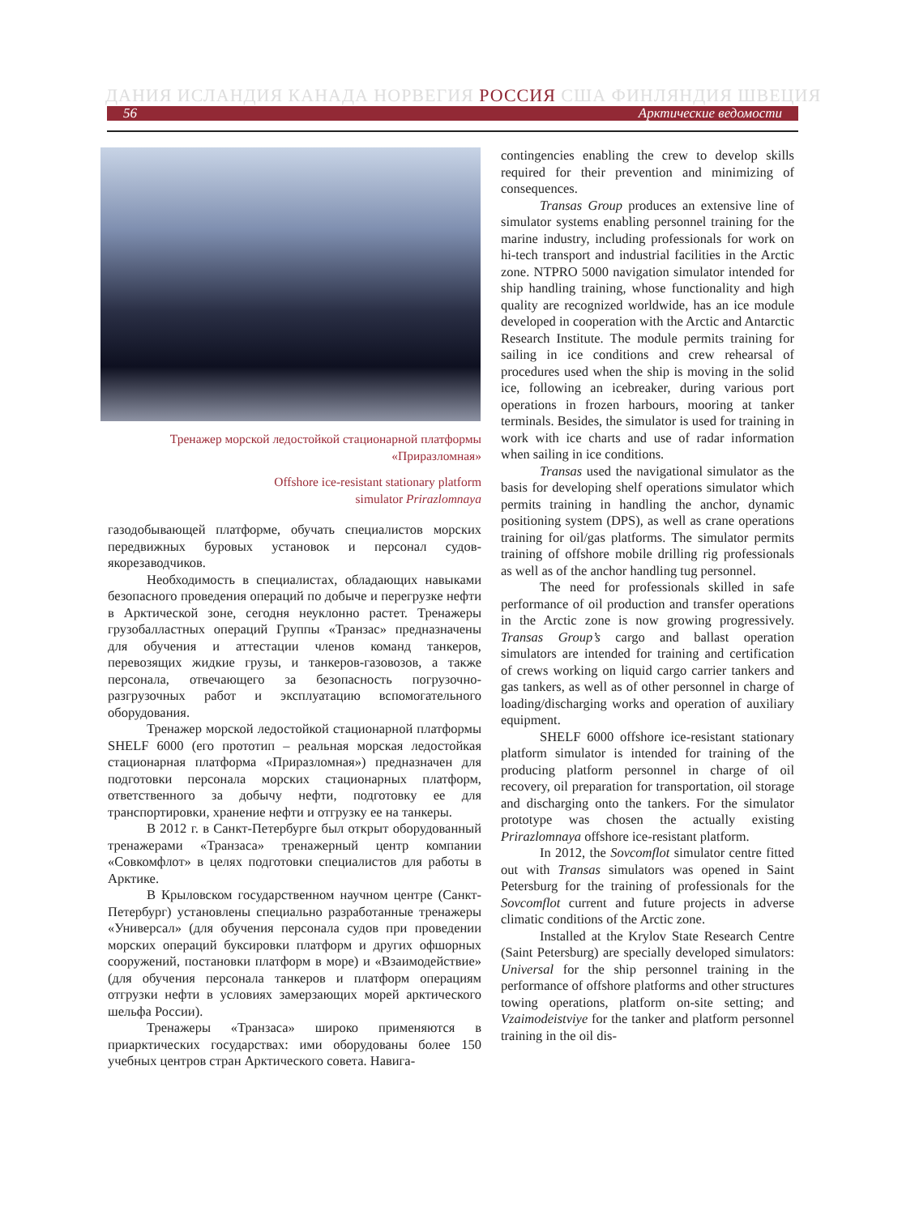ДАНИЯ ИСЛАНДИЯ КАНАДА НОРВЕГИЯ РОССИЯ США ФИНЛЯНДИЯ ШВЕЦИЯ
56 Арктические ведомости
Тренажер морской ледостойкой стационарной платформы
«Приразломная»
Offshore ice-resistant stationary platform
simulator Prirazlomnaya
газодобывающей платформе, обучать специалистов морских передвижных буровых установок и персонал судов-якорезаводчиков.
Необходимость в специалистах, обладающих навыками безопасного проведения операций по добыче и перегрузке нефти в Арктической зоне, сегодня неуклонно растет. Тренажеры грузобалластных операций Группы «Транзас» предназначены для обучения и аттестации членов команд танкеров, перевозящих жидкие грузы, и танкеров-газовозов, а также персонала, отвечающего за безопасность погрузочно-разгрузочных работ и эксплуатацию вспомогательного оборудования.
Тренажер морской ледостойкой стационарной платформы SHELF 6000 (его прототип – реальная морская ледостойкая стационарная платформа «Приразломная») предназначен для подготовки персонала морских стационарных платформ, ответственного за добычу нефти, подготовку ее для транспортировки, хранение нефти и отгрузку ее на танкеры.
В 2012 г. в Санкт-Петербурге был открыт оборудованный тренажерами «Транзаса» тренажерный центр компании «Совкомфлот» в целях подготовки специалистов для работы в Арктике.
В Крыловском государственном научном центре (Санкт-Петербург) установлены специально разработанные тренажеры «Универсал» (для обучения персонала судов при проведении морских операций буксировки платформ и других офшорных сооружений, постановки платформ в море) и «Взаимодействие» (для обучения персонала танкеров и платформ операциям отгрузки нефти в условиях замерзающих морей арктического шельфа России).
Тренажеры «Транзаса» широко применяются в приарктических государствах: ими оборудованы более 150 учебных центров стран Арктического совета. Навига-
contingencies enabling the crew to develop skills required for their prevention and minimizing of consequences.
Transas Group produces an extensive line of simulator systems enabling personnel training for the marine industry, including professionals for work on hi-tech transport and industrial facilities in the Arctic zone. NTPRO 5000 navigation simulator intended for ship handling training, whose functionality and high quality are recognized worldwide, has an ice module developed in cooperation with the Arctic and Antarctic Research Institute. The module permits training for sailing in ice conditions and crew rehearsal of procedures used when the ship is moving in the solid ice, following an icebreaker, during various port operations in frozen harbours, mooring at tanker terminals. Besides, the simulator is used for training in work with ice charts and use of radar information when sailing in ice conditions.
Transas used the navigational simulator as the basis for developing shelf operations simulator which permits training in handling the anchor, dynamic positioning system (DPS), as well as crane operations training for oil/gas platforms. The simulator permits training of offshore mobile drilling rig professionals as well as of the anchor handling tug personnel.
The need for professionals skilled in safe performance of oil production and transfer operations in the Arctic zone is now growing progressively. Transas Group’s cargo and ballast operation simulators are intended for training and certification of crews working on liquid cargo carrier tankers and gas tankers, as well as of other personnel in charge of loading/discharging works and operation of auxiliary equipment.
SHELF 6000 offshore ice-resistant stationary platform simulator is intended for training of the producing platform personnel in charge of oil recovery, oil preparation for transportation, oil storage and discharging onto the tankers. For the simulator prototype was chosen the actually existing Prirazlomnaya offshore ice-resistant platform.
In 2012, the Sovcomflot simulator centre fitted out with Transas simulators was opened in Saint Petersburg for the training of professionals for the Sovcomflot current and future projects in adverse climatic conditions of the Arctic zone.
Installed at the Krylov State Research Centre (Saint Petersburg) are specially developed simulators: Universal for the ship personnel training in the performance of offshore platforms and other structures towing operations, platform on-site setting; and Vzaimodeistviye for the tanker and platform personnel training in the oil dis-